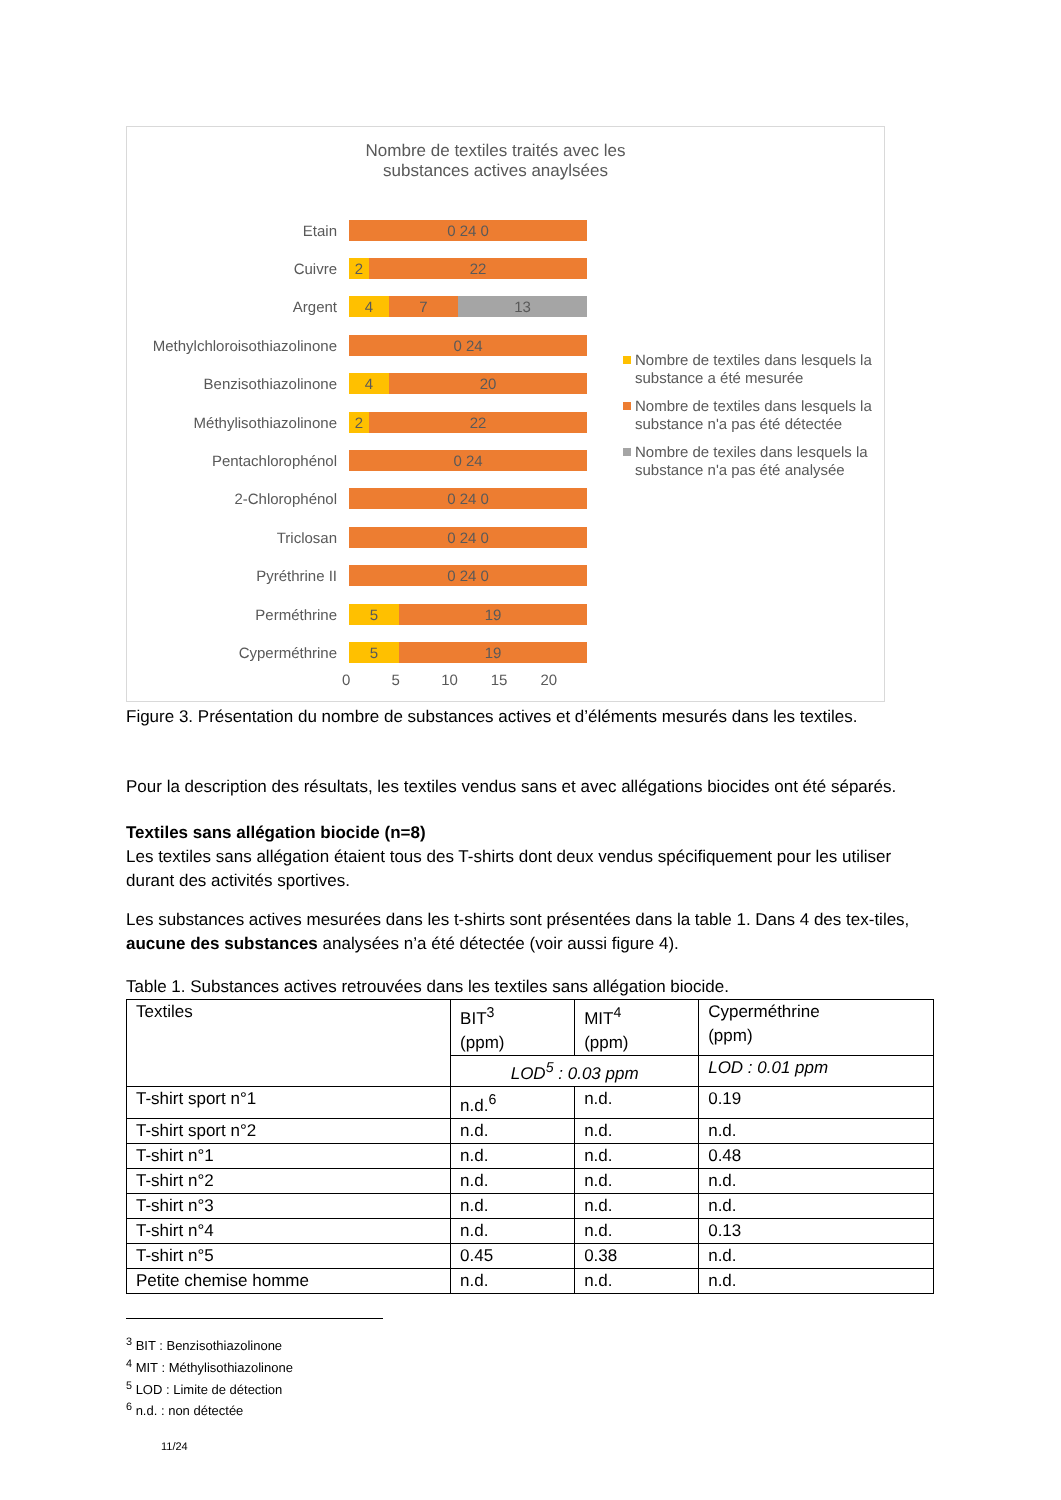Nombre de textiles traités avec les
substances actives anaylsées
Etain
0 24 0
Cuivre
2 22
Argent
4 7 13
Methylchloroisothiazolinone
0 24
Benzisothiazolinone
4 20
Méthylisothiazolinone
2 22
Pentachlorophénol
0 24
2-Chlorophénol
0 24 0
Triclosan
0 24 0
Pyréthrine II
0 24 0
Perméthrine
5 19
Cyperméthrine
5 19
0 5 10 15 20
Nombre de textiles dans lesquels la substance a été mesurée
Nombre de textiles dans lesquels la substance n'a pas été détectée
Nombre de texiles dans lesquels la substance n'a pas été analysée
Figure 3. Présentation du nombre de substances actives et d’éléments mesurés dans les textiles.
Pour la description des résultats, les textiles vendus sans et avec allégations biocides ont été séparés.
Textiles sans allégation biocide (n=8)
Les textiles sans allégation étaient tous des T-shirts dont deux vendus spécifiquement pour les utiliser durant des activités sportives.
Les substances actives mesurées dans les t-shirts sont présentées dans la table 1. Dans 4 des tex-tiles, aucune des substances analysées n’a été détectée (voir aussi figure 4).
Table 1. Substances actives retrouvées dans les textiles sans allégation biocide.
| Textiles | BIT<sup>3</sup> (ppm) | MIT<sup>4</sup> (ppm) | Cyperméthrine (ppm) |
| | LOD<sup>5</sup> : 0.03 ppm | | LOD : 0.01 ppm |
| T-shirt sport n°1 | n.d.<sup>6</sup> | n.d. | 0.19 |
| T-shirt sport n°2 | n.d. | n.d. | n.d. |
| T-shirt n°1 | n.d. | n.d. | 0.48 |
| T-shirt n°2 | n.d. | n.d. | n.d. |
| T-shirt n°3 | n.d. | n.d. | n.d. |
| T-shirt n°4 | n.d. | n.d. | 0.13 |
| T-shirt n°5 | 0.45 | 0.38 | n.d. |
| Petite chemise homme | n.d. | n.d. | n.d. |
<sup>3</sup> BIT : Benzisothiazolinone
<sup>4</sup> MIT : Méthylisothiazolinone
<sup>5</sup> LOD : Limite de détection
<sup>6</sup> n.d. : non détectée
11/24